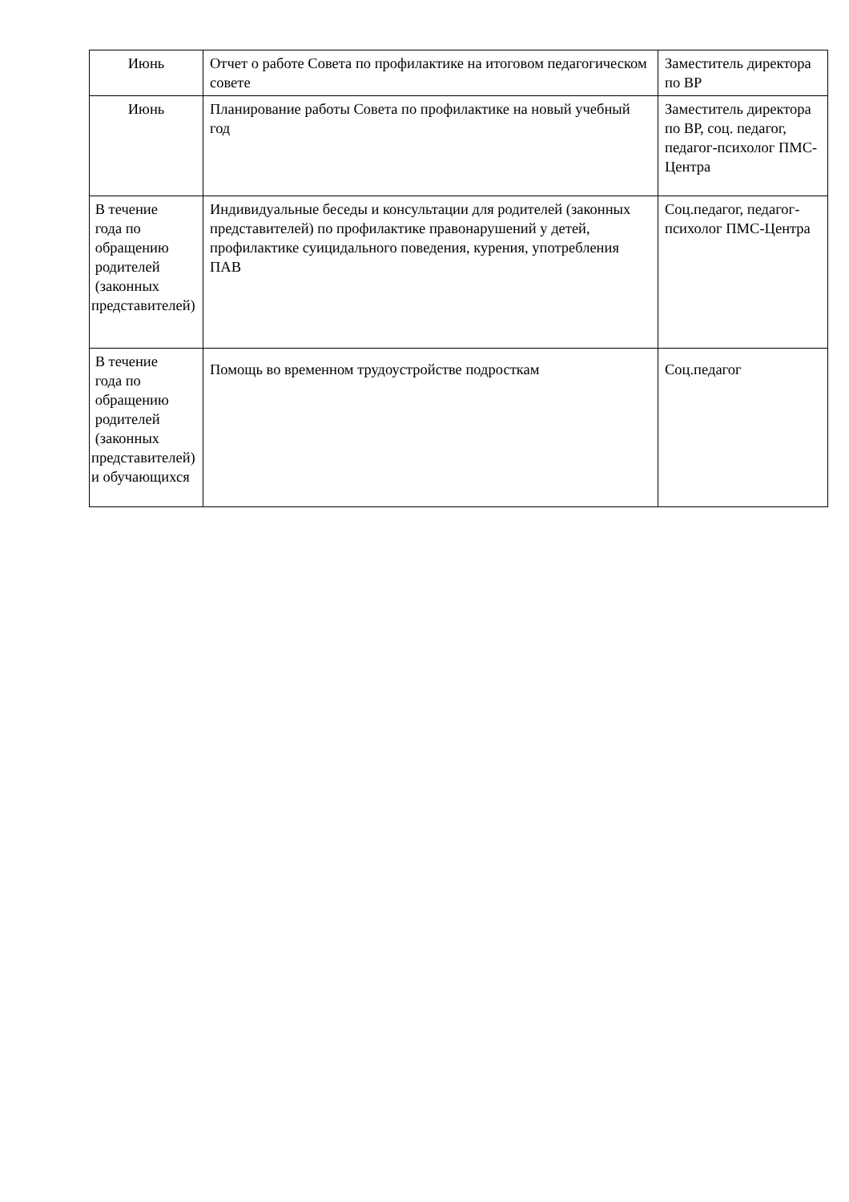| Июнь | Отчет о работе Совета по профилактике на итоговом педагогическом совете | Заместитель директора по ВР |
| Июнь | Планирование работы Совета по профилактике на новый учебный год | Заместитель директора по ВР, соц. педагог, педагог-психолог ПМС-Центра |
| В течение года по обращению родителей (законных представителей) | Индивидуальные беседы и консультации для родителей (законных представителей) по профилактике правонарушений у детей, профилактике суицидального поведения, курения, употребления ПАВ | Соц.педагог, педагог-психолог ПМС-Центра |
| В течение года по обращению родителей (законных представителей) и обучающихся | Помощь во временном трудоустройстве подросткам | Соц.педагог |